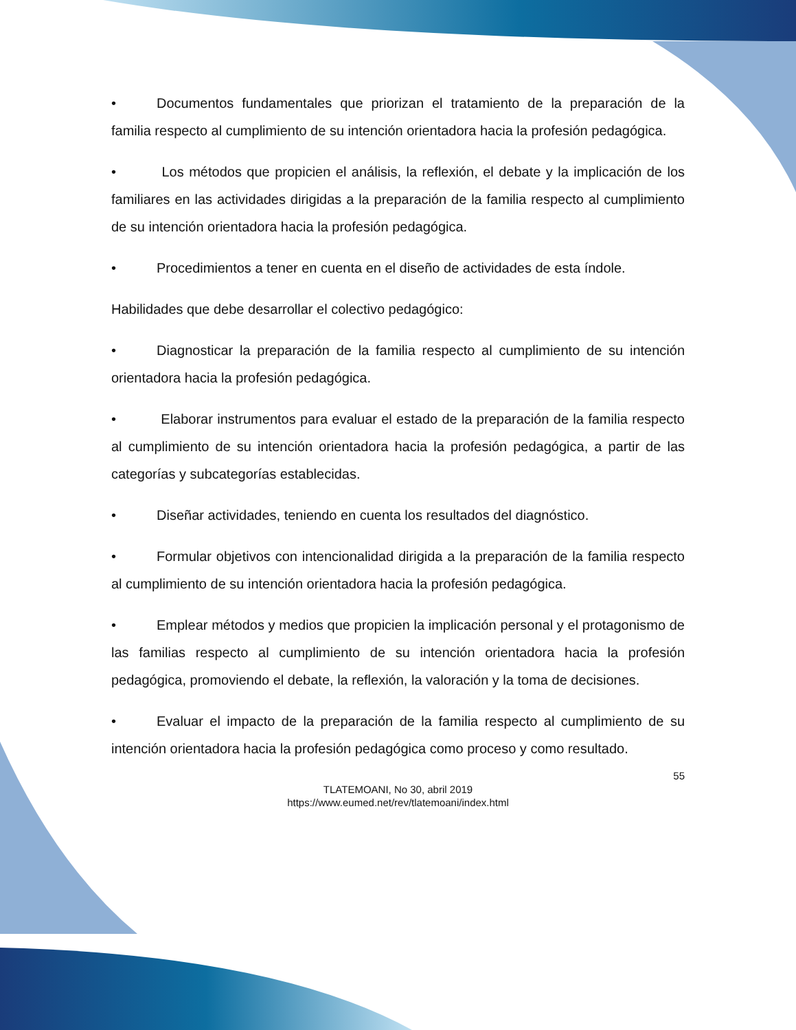• Documentos fundamentales que priorizan el tratamiento de la preparación de la familia respecto al cumplimiento de su intención orientadora hacia la profesión pedagógica.
• Los métodos que propicien el análisis, la reflexión, el debate y la implicación de los familiares en las actividades dirigidas a la preparación de la familia respecto al cumplimiento de su intención orientadora hacia la profesión pedagógica.
• Procedimientos a tener en cuenta en el diseño de actividades de esta índole.
Habilidades que debe desarrollar el colectivo pedagógico:
• Diagnosticar la preparación de la familia respecto al cumplimiento de su intención orientadora hacia la profesión pedagógica.
• Elaborar instrumentos para evaluar el estado de la preparación de la familia respecto al cumplimiento de su intención orientadora hacia la profesión pedagógica, a partir de las categorías y subcategorías establecidas.
• Diseñar actividades, teniendo en cuenta los resultados del diagnóstico.
• Formular objetivos con intencionalidad dirigida a la preparación de la familia respecto al cumplimiento de su intención orientadora hacia la profesión pedagógica.
• Emplear métodos y medios que propicien la implicación personal y el protagonismo de las familias respecto al cumplimiento de su intención orientadora hacia la profesión pedagógica, promoviendo el debate, la reflexión, la valoración y la toma de decisiones.
• Evaluar el impacto de la preparación de la familia respecto al cumplimiento de su intención orientadora hacia la profesión pedagógica como proceso y como resultado.
55
TLATEMOANI, No 30, abril 2019
https://www.eumed.net/rev/tlatemoani/index.html